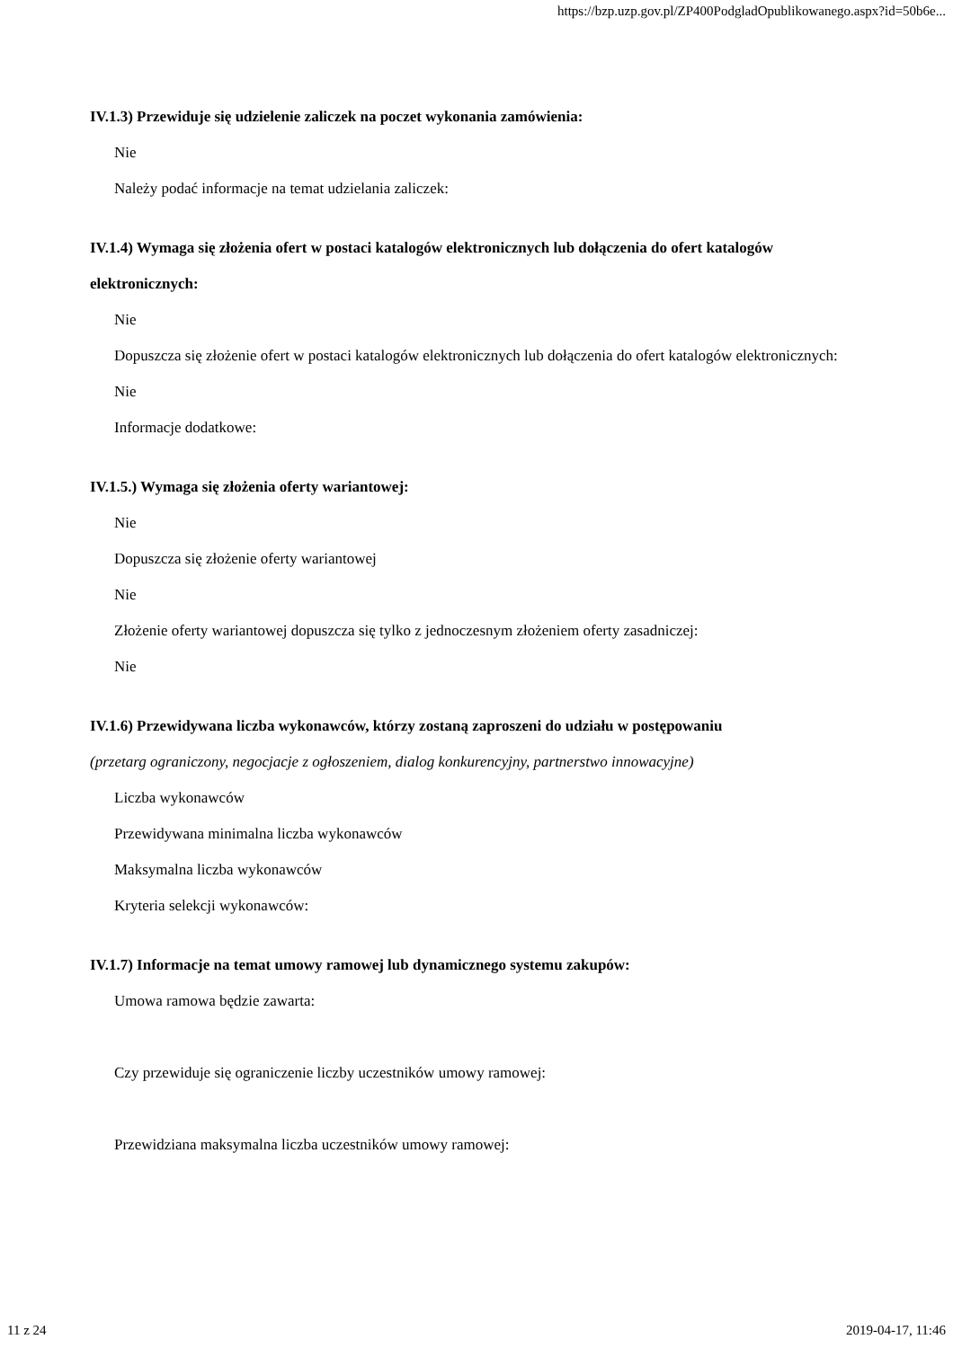https://bzp.uzp.gov.pl/ZP400PodgladOpublikowanego.aspx?id=50b6e...
IV.1.3) Przewiduje się udzielenie zaliczek na poczet wykonania zamówienia:
Nie
Należy podać informacje na temat udzielania zaliczek:
IV.1.4) Wymaga się złożenia ofert w postaci katalogów elektronicznych lub dołączenia do ofert katalogów elektronicznych:
Nie
Dopuszcza się złożenie ofert w postaci katalogów elektronicznych lub dołączenia do ofert katalogów elektronicznych:
Nie
Informacje dodatkowe:
IV.1.5.) Wymaga się złożenia oferty wariantowej:
Nie
Dopuszcza się złożenie oferty wariantowej
Nie
Złożenie oferty wariantowej dopuszcza się tylko z jednoczesnym złożeniem oferty zasadniczej:
Nie
IV.1.6) Przewidywana liczba wykonawców, którzy zostaną zaproszeni do udziału w postępowaniu
(przetarg ograniczony, negocjacje z ogłoszeniem, dialog konkurencyjny, partnerstwo innowacyjne)
Liczba wykonawców
Przewidywana minimalna liczba wykonawców
Maksymalna liczba wykonawców
Kryteria selekcji wykonawców:
IV.1.7) Informacje na temat umowy ramowej lub dynamicznego systemu zakupów:
Umowa ramowa będzie zawarta:
Czy przewiduje się ograniczenie liczby uczestników umowy ramowej:
Przewidziana maksymalna liczba uczestników umowy ramowej:
11 z 24 2019-04-17, 11:46